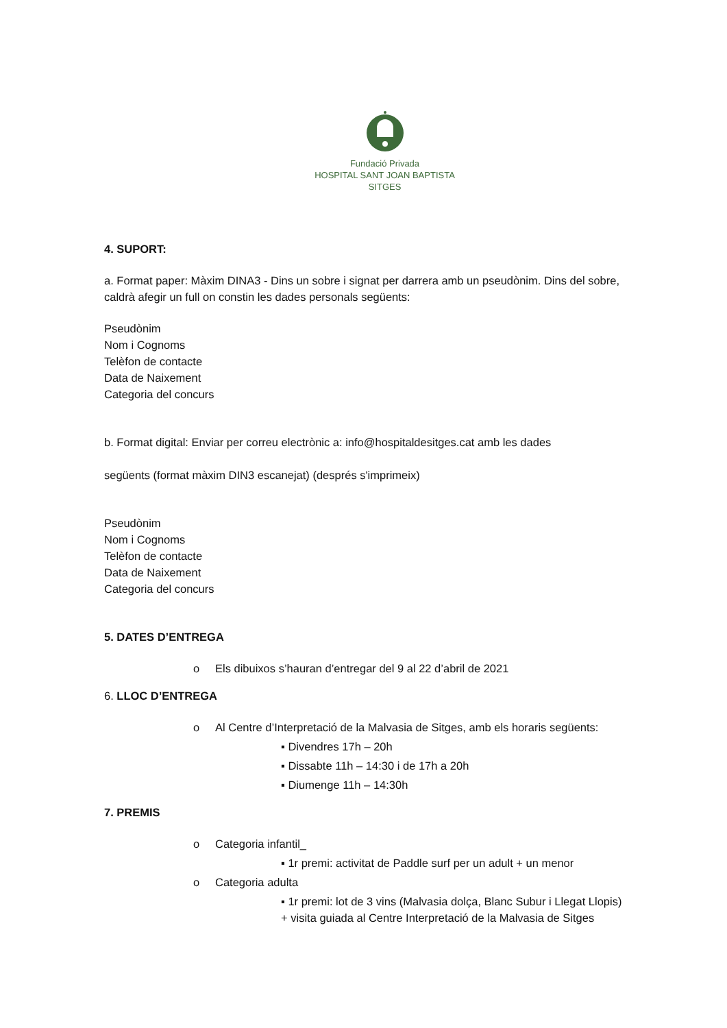Fundació Privada
HOSPITAL SANT JOAN BAPTISTA
SITGES
4. SUPORT:
a. Format paper: Màxim DINA3 - Dins un sobre i signat per darrera amb un pseudònim. Dins del sobre, caldrà afegir un full on constin les dades personals següents:
Pseudònim
Nom i Cognoms
Telèfon de contacte
Data de Naixement
Categoria del concurs
b. Format digital: Enviar per correu electrònic a: info@hospitaldesitges.cat amb les dades
següents (format màxim DIN3 escanejat) (després s'imprimeix)
Pseudònim
Nom i Cognoms
Telèfon de contacte
Data de Naixement
Categoria del concurs
5. DATES D’ENTREGA
o Els dibuixos s’hauran d’entregar del 9 al 22 d’abril de 2021
6. LLOC D’ENTREGA
o Al Centre d’Interpretació de la Malvasia de Sitges, amb els horaris següents:
▪ Divendres 17h – 20h
▪ Dissabte 11h – 14:30 i de 17h a 20h
▪ Diumenge 11h – 14:30h
7. PREMIS
o Categoria infantil_
▪ 1r premi: activitat de Paddle surf per un adult + un menor
o Categoria adulta
▪ 1r premi: lot de 3 vins (Malvasia dolça, Blanc Subur i Llegat Llopis) + visita guiada al Centre Interpretació de la Malvasia de Sitges